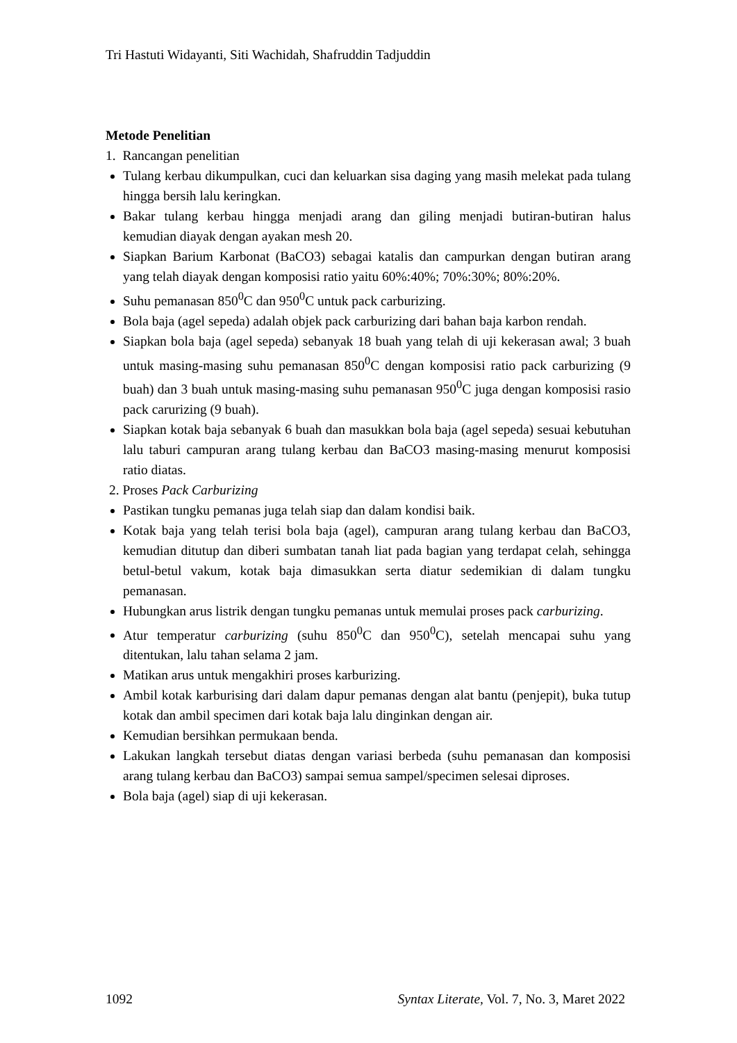Tri Hastuti Widayanti, Siti Wachidah, Shafruddin Tadjuddin
Metode Penelitian
1. Rancangan penelitian
Tulang kerbau dikumpulkan, cuci dan keluarkan sisa daging yang masih melekat pada tulang hingga bersih lalu keringkan.
Bakar tulang kerbau hingga menjadi arang dan giling menjadi butiran-butiran halus kemudian diayak dengan ayakan mesh 20.
Siapkan Barium Karbonat (BaCO3) sebagai katalis dan campurkan dengan butiran arang yang telah diayak dengan komposisi ratio yaitu 60%:40%; 70%:30%; 80%:20%.
Suhu pemanasan 850<sup>0</sup>C dan 950<sup>0</sup>C untuk pack carburizing.
Bola baja (agel sepeda) adalah objek pack carburizing dari bahan baja karbon rendah.
Siapkan bola baja (agel sepeda) sebanyak 18 buah yang telah di uji kekerasan awal; 3 buah untuk masing-masing suhu pemanasan 850<sup>0</sup>C dengan komposisi ratio pack carburizing (9 buah) dan 3 buah untuk masing-masing suhu pemanasan 950<sup>0</sup>C juga dengan komposisi rasio pack carurizing (9 buah).
Siapkan kotak baja sebanyak 6 buah dan masukkan bola baja (agel sepeda) sesuai kebutuhan lalu taburi campuran arang tulang kerbau dan BaCO3 masing-masing menurut komposisi ratio diatas.
2. Proses Pack Carburizing
Pastikan tungku pemanas juga telah siap dan dalam kondisi baik.
Kotak baja yang telah terisi bola baja (agel), campuran arang tulang kerbau dan BaCO3, kemudian ditutup dan diberi sumbatan tanah liat pada bagian yang terdapat celah, sehingga betul-betul vakum, kotak baja dimasukkan serta diatur sedemikian di dalam tungku pemanasan.
Hubungkan arus listrik dengan tungku pemanas untuk memulai proses pack carburizing.
Atur temperatur carburizing (suhu 850<sup>0</sup>C dan 950<sup>0</sup>C), setelah mencapai suhu yang ditentukan, lalu tahan selama 2 jam.
Matikan arus untuk mengakhiri proses karburizing.
Ambil kotak karburising dari dalam dapur pemanas dengan alat bantu (penjepit), buka tutup kotak dan ambil specimen dari kotak baja lalu dinginkan dengan air.
Kemudian bersihkan permukaan benda.
Lakukan langkah tersebut diatas dengan variasi berbeda (suhu pemanasan dan komposisi arang tulang kerbau dan BaCO3) sampai semua sampel/specimen selesai diproses.
Bola baja (agel) siap di uji kekerasan.
1092 Syntax Literate, Vol. 7, No. 3, Maret 2022